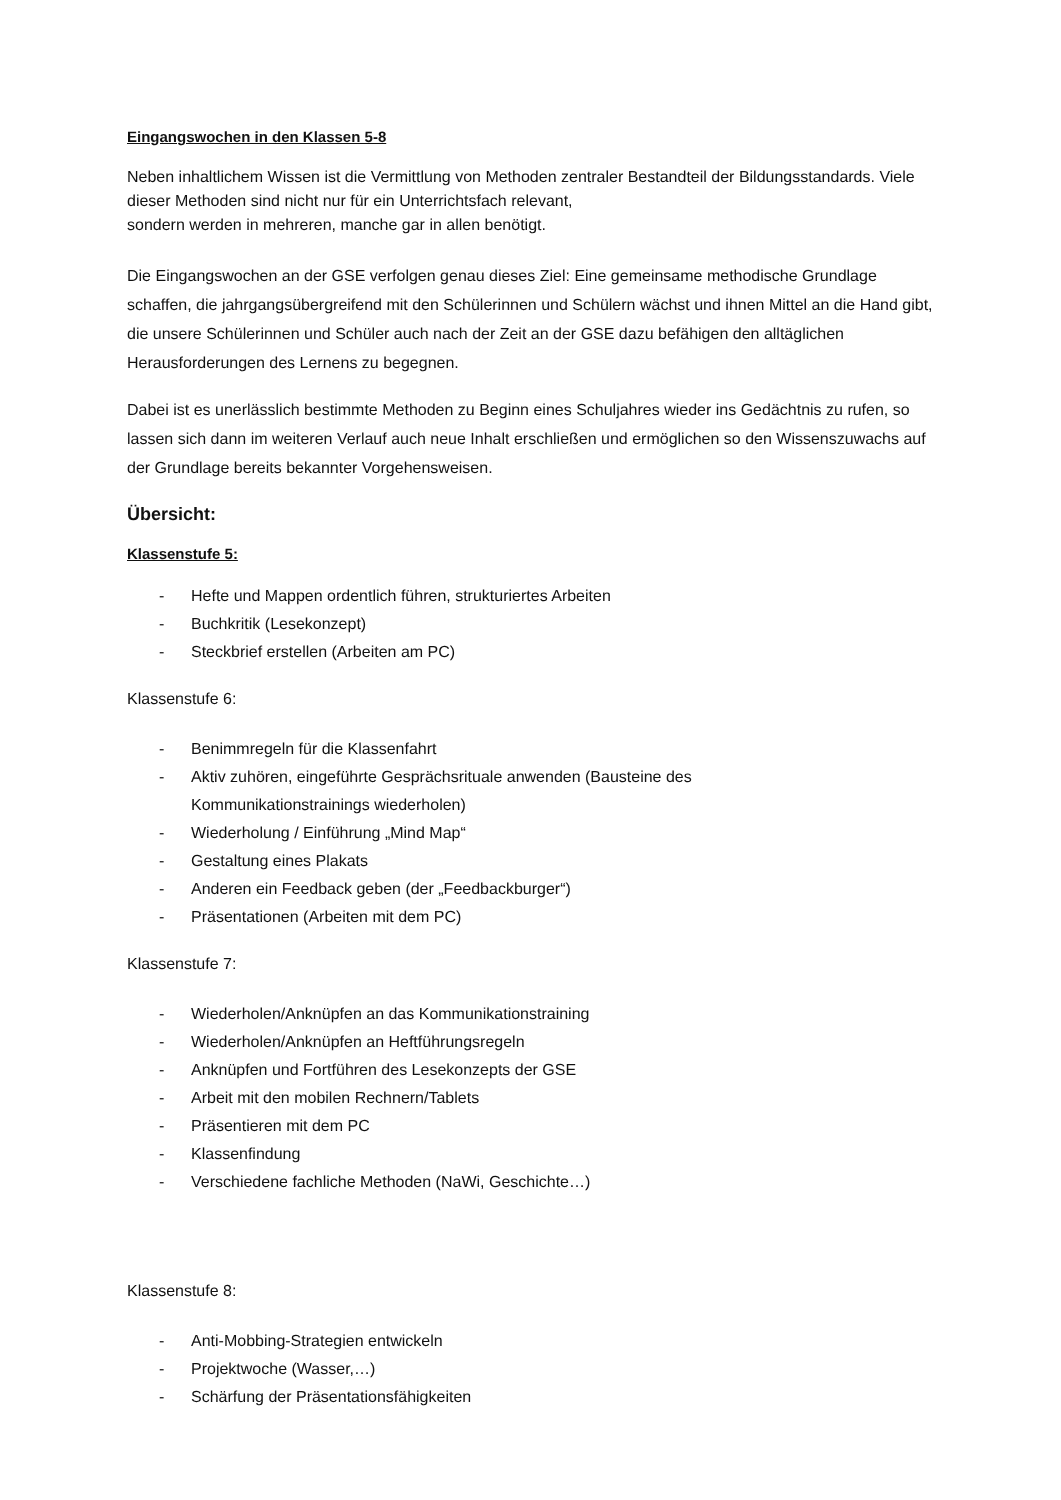Eingangswochen in den Klassen 5-8
Neben inhaltlichem Wissen ist die Vermittlung von Methoden zentraler Bestandteil der Bildungsstandards. Viele dieser Methoden sind nicht nur für ein Unterrichtsfach relevant,
sondern werden in mehreren, manche gar in allen benötigt.
Die Eingangswochen an der GSE verfolgen genau dieses Ziel: Eine gemeinsame methodische Grundlage schaffen, die jahrgangsübergreifend mit den Schülerinnen und Schülern wächst und ihnen Mittel an die Hand gibt, die unsere Schülerinnen und Schüler auch nach der Zeit an der GSE dazu befähigen den alltäglichen Herausforderungen des Lernens zu begegnen.
Dabei ist es unerlässlich bestimmte Methoden zu Beginn eines Schuljahres wieder ins Gedächtnis zu rufen, so lassen sich dann im weiteren Verlauf auch neue Inhalt erschließen und ermöglichen so den Wissenszuwachs auf der Grundlage bereits bekannter Vorgehensweisen.
Übersicht:
Klassenstufe 5:
- Hefte und Mappen ordentlich führen, strukturiertes Arbeiten
- Buchkritik (Lesekonzept)
- Steckbrief erstellen (Arbeiten am PC)
Klassenstufe 6:
- Benimmregeln für die Klassenfahrt
- Aktiv zuhören, eingeführte Gesprächsrituale anwenden (Bausteine des
Kommunikationstrainings wiederholen)
- Wiederholung / Einführung „Mind Map“
- Gestaltung eines Plakats
- Anderen ein Feedback geben (der „Feedbackburger“)
- Präsentationen (Arbeiten mit dem PC)
Klassenstufe 7:
- Wiederholen/Anknüpfen an das Kommunikationstraining
- Wiederholen/Anknüpfen an Heftführungsregeln
- Anknüpfen und Fortführen des Lesekonzepts der GSE
- Arbeit mit den mobilen Rechnern/Tablets
- Präsentieren mit dem PC
- Klassenfindung
- Verschiedene fachliche Methoden (NaWi, Geschichte…)
Klassenstufe 8:
- Anti-Mobbing-Strategien entwickeln
- Projektwoche (Wasser,…)
- Schärfung der Präsentationsfähigkeiten